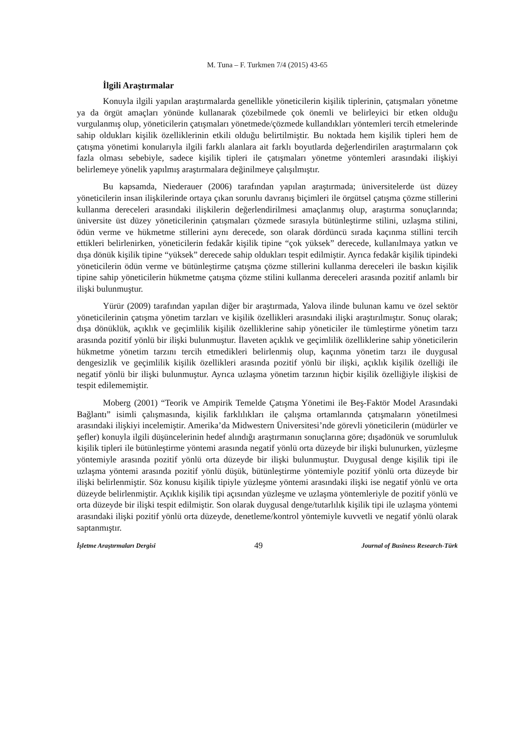M. Tuna – F. Turkmen 7/4 (2015) 43-65
İlgili Araştırmalar
Konuyla ilgili yapılan araştırmalarda genellikle yöneticilerin kişilik tiplerinin, çatışmaları yönetme ya da örgüt amaçları yönünde kullanarak çözebilmede çok önemli ve belirleyici bir etken olduğu vurgulanmış olup, yöneticilerin çatışmaları yönetmede/çözmede kullandıkları yöntemleri tercih etmelerinde sahip oldukları kişilik özelliklerinin etkili olduğu belirtilmiştir. Bu noktada hem kişilik tipleri hem de çatışma yönetimi konularıyla ilgili farklı alanlara ait farklı boyutlarda değerlendirilen araştırmaların çok fazla olması sebebiyle, sadece kişilik tipleri ile çatışmaları yönetme yöntemleri arasındaki ilişkiyi belirlemeye yönelik yapılmış araştırmalara değinilmeye çalışılmıştır.
Bu kapsamda, Niederauer (2006) tarafından yapılan araştırmada; üniversitelerde üst düzey yöneticilerin insan ilişkilerinde ortaya çıkan sorunlu davranış biçimleri ile örgütsel çatışma çözme stillerini kullanma dereceleri arasındaki ilişkilerin değerlendirilmesi amaçlanmış olup, araştırma sonuçlarında; üniversite üst düzey yöneticilerinin çatışmaları çözmede sırasıyla bütünleştirme stilini, uzlaşma stilini, ödün verme ve hükmetme stillerini aynı derecede, son olarak dördüncü sırada kaçınma stillini tercih ettikleri belirlenirken, yöneticilerin fedakâr kişilik tipine “çok yüksek” derecede, kullanılmaya yatkın ve dışa dönük kişilik tipine “yüksek” derecede sahip oldukları tespit edilmiştir. Ayrıca fedakâr kişilik tipindeki yöneticilerin ödün verme ve bütünleştirme çatışma çözme stillerini kullanma dereceleri ile baskın kişilik tipine sahip yöneticilerin hükmetme çatışma çözme stilini kullanma dereceleri arasında pozitif anlamlı bir ilişki bulunmuştur.
Yürür (2009) tarafından yapılan diğer bir araştırmada, Yalova ilinde bulunan kamu ve özel sektör yöneticilerinin çatışma yönetim tarzları ve kişilik özellikleri arasındaki ilişki araştırılmıştır. Sonuç olarak; dışa dönüklük, açıklık ve geçimlilik kişilik özelliklerine sahip yöneticiler ile tümleştirme yönetim tarzı arasında pozitif yönlü bir ilişki bulunmuştur. İlaveten açıklık ve geçimlilik özelliklerine sahip yöneticilerin hükmetme yönetim tarzını tercih etmedikleri belirlenmiş olup, kaçınma yönetim tarzı ile duygusal dengesizlik ve geçimlilik kişilik özellikleri arasında pozitif yönlü bir ilişki, açıklık kişilik özelliği ile negatif yönlü bir ilişki bulunmuştur. Ayrıca uzlaşma yönetim tarzının hiçbir kişilik özelliğiyle ilişkisi de tespit edilememiştir.
Moberg (2001) “Teorik ve Ampirik Temelde Çatışma Yönetimi ile Beş-Faktör Model Arasındaki Bağlantı” isimli çalışmasında, kişilik farklılıkları ile çalışma ortamlarında çatışmaların yönetilmesi arasındaki ilişkiyi incelemiştir. Amerika’da Midwestern Üniversitesi’nde görevli yöneticilerin (müdürler ve şefler) konuyla ilgili düşüncelerinin hedef alındığı araştırmanın sonuçlarına göre; dışadönük ve sorumluluk kişilik tipleri ile bütünleştirme yöntemi arasında negatif yönlü orta düzeyde bir ilişki bulunurken, yüzleşme yöntemiyle arasında pozitif yönlü orta düzeyde bir ilişki bulunmuştur. Duygusal denge kişilik tipi ile uzlaşma yöntemi arasında pozitif yönlü düşük, bütünleştirme yöntemiyle pozitif yönlü orta düzeyde bir ilişki belirlenmiştir. Söz konusu kişilik tipiyle yüzleşme yöntemi arasındaki ilişki ise negatif yönlü ve orta düzeyde belirlenmiştir. Açıklık kişilik tipi açısından yüzleşme ve uzlaşma yöntemleriyle de pozitif yönlü ve orta düzeyde bir ilişki tespit edilmiştir. Son olarak duygusal denge/tutarlılık kişilik tipi ile uzlaşma yöntemi arasındaki ilişki pozitif yönlü orta düzeyde, denetleme/kontrol yöntemiyle kuvvetli ve negatif yönlü olarak saptanmıştır.
İşletme Araştırmaları Dergisi 49 Journal of Business Research-Türk